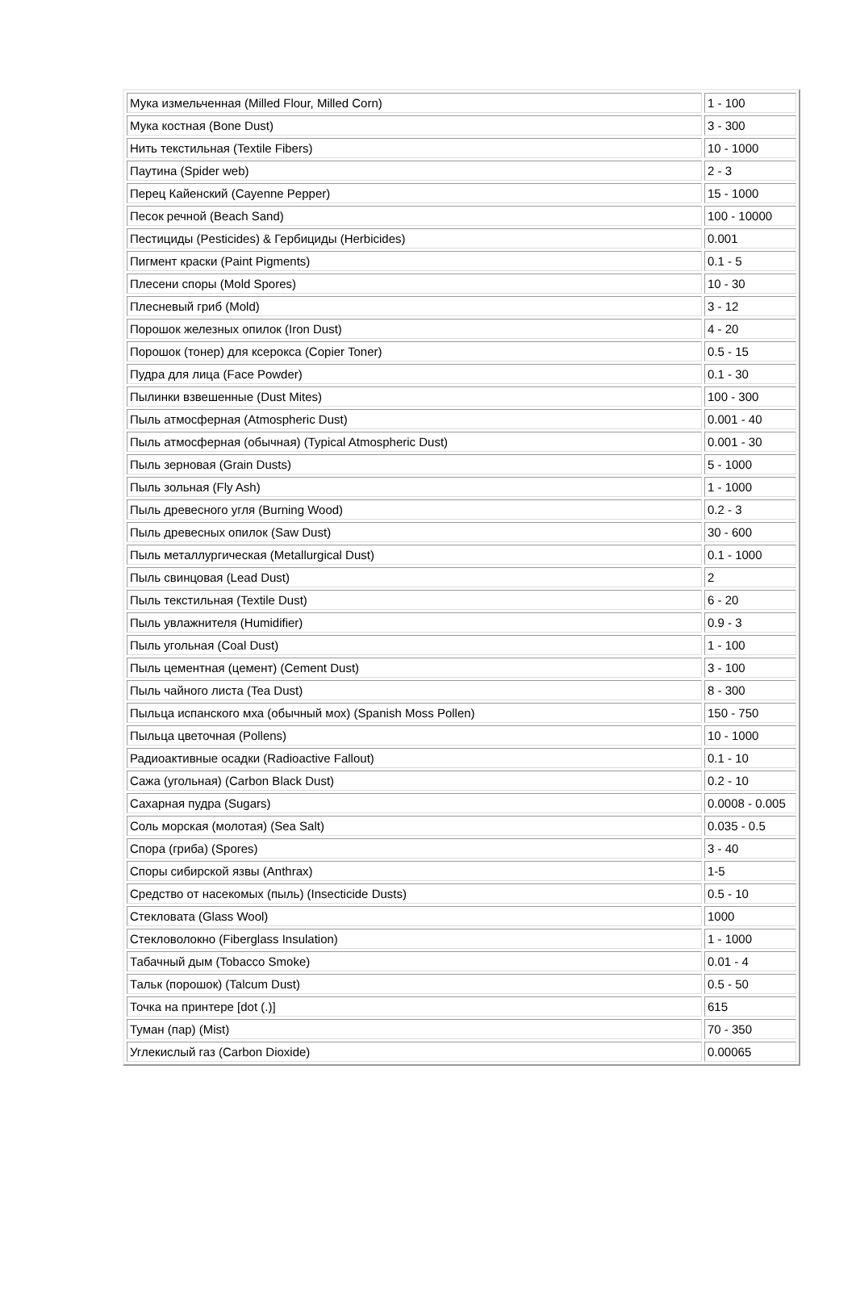| Мука измельченная (Milled Flour, Milled Corn) | 1 - 100 |
| Мука костная (Bone Dust) | 3 - 300 |
| Нить текстильная (Textile Fibers) | 10 - 1000 |
| Паутина (Spider web) | 2 - 3 |
| Перец Кайенский (Cayenne Pepper) | 15 - 1000 |
| Песок речной (Beach Sand) | 100 - 10000 |
| Пестициды (Pesticides) & Гербициды (Herbicides) | 0.001 |
| Пигмент краски (Paint Pigments) | 0.1 - 5 |
| Плесени споры (Mold Spores) | 10 - 30 |
| Плесневый гриб (Mold) | 3 - 12 |
| Порошок железных опилок (Iron Dust) | 4 - 20 |
| Порошок (тонер) для ксерокса (Copier Toner) | 0.5 - 15 |
| Пудра для лица (Face Powder) | 0.1 - 30 |
| Пылинки взвешенные (Dust Mites) | 100 - 300 |
| Пыль атмосферная (Atmospheric Dust) | 0.001 - 40 |
| Пыль атмосферная (обычная) (Typical Atmospheric Dust) | 0.001 - 30 |
| Пыль зерновая (Grain Dusts) | 5 - 1000 |
| Пыль зольная (Fly Ash) | 1 - 1000 |
| Пыль древесного угля (Burning Wood) | 0.2 - 3 |
| Пыль древесных опилок (Saw Dust) | 30 - 600 |
| Пыль металлургическая (Metallurgical Dust) | 0.1 - 1000 |
| Пыль свинцовая (Lead Dust) | 2 |
| Пыль текстильная (Textile Dust) | 6 - 20 |
| Пыль увлажнителя (Humidifier) | 0.9 - 3 |
| Пыль угольная (Coal Dust) | 1 - 100 |
| Пыль цементная (цемент) (Cement Dust) | 3 - 100 |
| Пыль чайного листа (Tea Dust) | 8 - 300 |
| Пыльца испанского мха (обычный мох) (Spanish Moss Pollen) | 150 - 750 |
| Пыльца цветочная (Pollens) | 10 - 1000 |
| Радиоактивные осадки (Radioactive Fallout) | 0.1 - 10 |
| Сажа (угольная) (Carbon Black Dust) | 0.2 - 10 |
| Сахарная пудра (Sugars) | 0.0008 - 0.005 |
| Соль морская (молотая) (Sea Salt) | 0.035 - 0.5 |
| Спора (гриба) (Spores) | 3 - 40 |
| Споры сибирской язвы (Anthrax) | 1-5 |
| Средство от насекомых (пыль) (Insecticide Dusts) | 0.5 - 10 |
| Стекловата (Glass Wool) | 1000 |
| Стекловолокно (Fiberglass Insulation) | 1 - 1000 |
| Табачный дым (Tobacco Smoke) | 0.01 - 4 |
| Тальк (порошок) (Talcum Dust) | 0.5 - 50 |
| Точка на принтере [dot (.)] | 615 |
| Туман (пар) (Mist) | 70 - 350 |
| Углекислый газ (Carbon Dioxide) | 0.00065 |